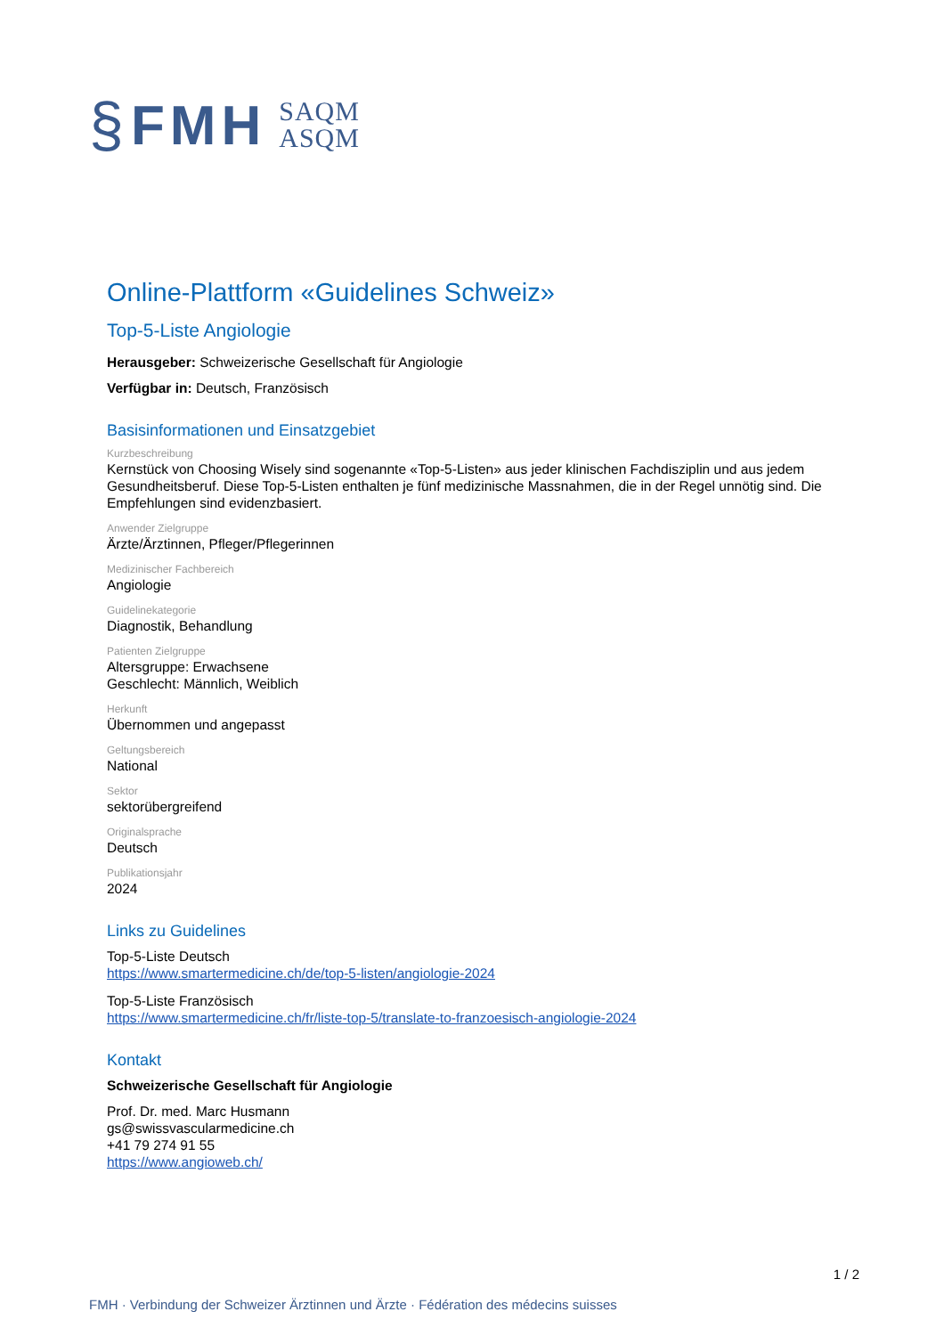§ FMH SAQM
ASQM
Online-Plattform «Guidelines Schweiz»
Top-5-Liste Angiologie
Herausgeber: Schweizerische Gesellschaft für Angiologie
Verfügbar in: Deutsch, Französisch
Basisinformationen und Einsatzgebiet
Kurzbeschreibung
Kernstück von Choosing Wisely sind sogenannte «Top-5-Listen» aus jeder klinischen Fachdisziplin und aus jedem Gesundheitsberuf. Diese Top-5-Listen enthalten je fünf medizinische Massnahmen, die in der Regel unnötig sind. Die Empfehlungen sind evidenzbasiert.
Anwender Zielgruppe
Ärzte/Ärztinnen, Pfleger/Pflegerinnen
Medizinischer Fachbereich
Angiologie
Guidelinekategorie
Diagnostik, Behandlung
Patienten Zielgruppe
Altersgruppe: Erwachsene
Geschlecht: Männlich, Weiblich
Herkunft
Übernommen und angepasst
Geltungsbereich
National
Sektor
sektorübergreifend
Originalsprache
Deutsch
Publikationsjahr
2024
Links zu Guidelines
Top-5-Liste Deutsch
https://www.smartermedicine.ch/de/top-5-listen/angiologie-2024
Top-5-Liste Französisch
https://www.smartermedicine.ch/fr/liste-top-5/translate-to-franzoesisch-angiologie-2024
Kontakt
Schweizerische Gesellschaft für Angiologie
Prof. Dr. med. Marc Husmann
gs@swissvascularmedicine.ch
+41 79 274 91 55
https://www.angioweb.ch/
1 / 2
FMH · Verbindung der Schweizer Ärztinnen und Ärzte · Fédération des médecins suisses